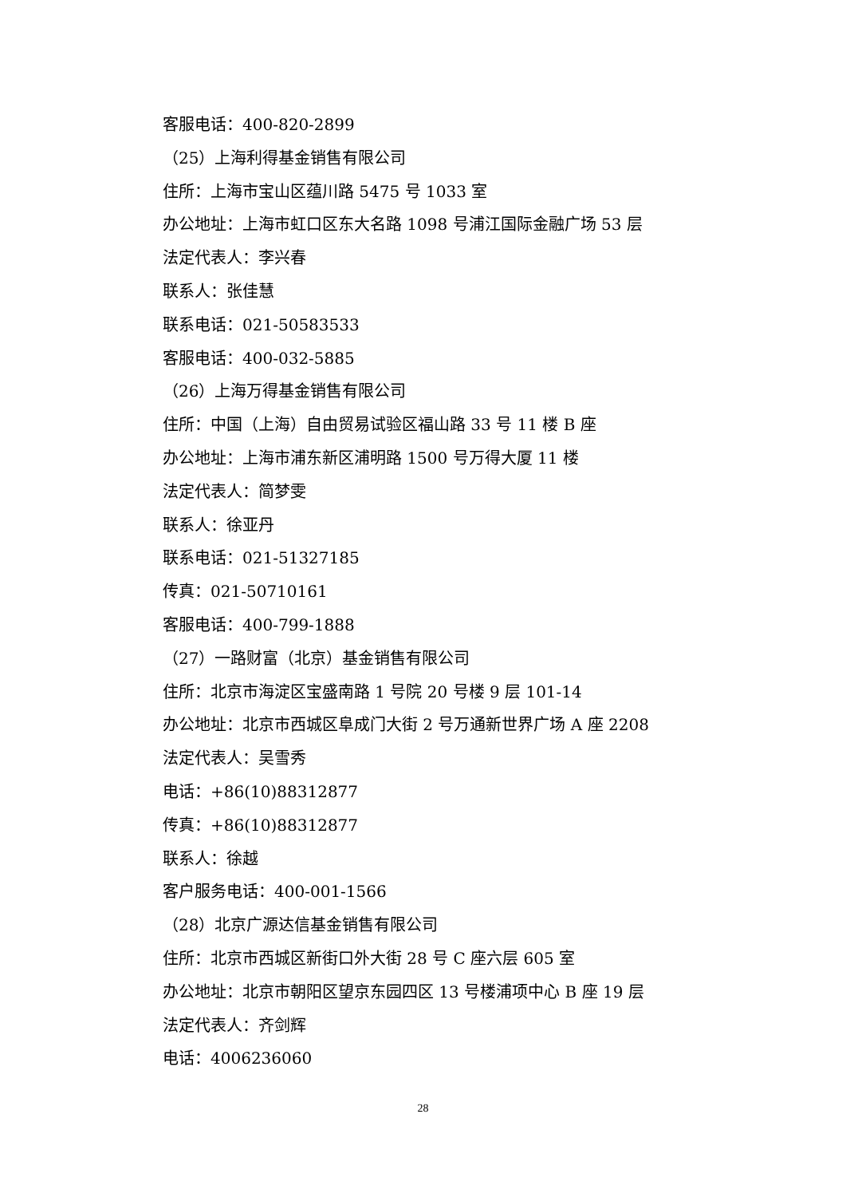客服电话：400-820-2899
（25）上海利得基金销售有限公司
住所：上海市宝山区蕴川路 5475 号 1033 室
办公地址：上海市虹口区东大名路 1098 号浦江国际金融广场 53 层
法定代表人：李兴春
联系人：张佳慧
联系电话：021-50583533
客服电话：400-032-5885
（26）上海万得基金销售有限公司
住所：中国（上海）自由贸易试验区福山路 33 号 11 楼 B 座
办公地址：上海市浦东新区浦明路 1500 号万得大厦 11 楼
法定代表人：简梦雯
联系人：徐亚丹
联系电话：021-51327185
传真：021-50710161
客服电话：400-799-1888
（27）一路财富（北京）基金销售有限公司
住所：北京市海淀区宝盛南路 1 号院 20 号楼 9 层 101-14
办公地址：北京市西城区阜成门大街 2 号万通新世界广场 A 座 2208
法定代表人：吴雪秀
电话：+86(10)88312877
传真：+86(10)88312877
联系人：徐越
客户服务电话：400-001-1566
（28）北京广源达信基金销售有限公司
住所：北京市西城区新街口外大街 28 号 C 座六层 605 室
办公地址：北京市朝阳区望京东园四区 13 号楼浦项中心 B 座 19 层
法定代表人：齐剑辉
电话：4006236060
28